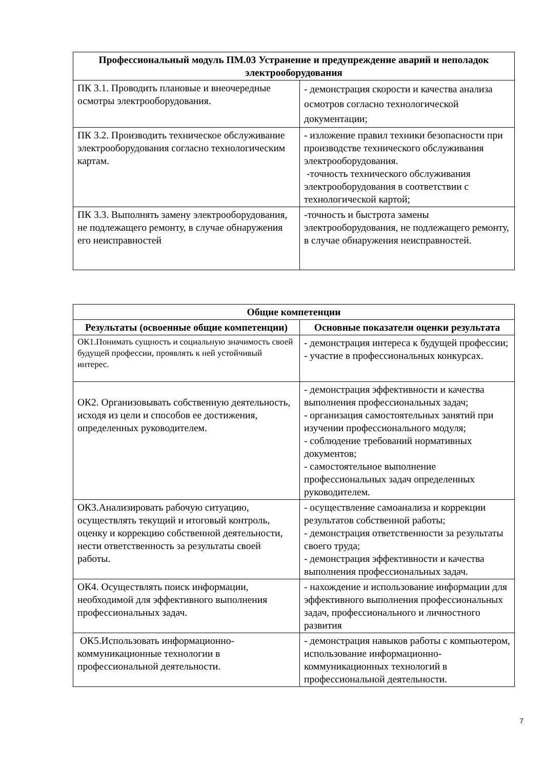| Профессиональный модуль ПМ.03 Устранение и предупреждение аварий и неполадок электрооборудования | |
| --- | --- |
| ПК 3.1. Проводить плановые и внеочередные осмотры электрооборудования. | - демонстрация скорости и качества анализа осмотров согласно технологической документации; |
| ПК 3.2. Производить техническое обслуживание электрооборудования согласно технологическим картам. | - изложение правил техники безопасности при производстве технического обслуживания электрооборудования. -точность технического обслуживания электрооборудования в соответствии с технологической картой; |
| ПК 3.3. Выполнять замену электрооборудования, не подлежащего ремонту, в случае обнаружения его неисправностей | -точность и быстрота замены электрооборудования, не подлежащего ремонту, в случае обнаружения неисправностей. |
| Общие компетенции | |
| --- | --- |
| Результаты (освоенные общие компетенции) | Основные показатели оценки результата |
| ОК1.Понимать сущность и социальную значимость своей будущей профессии, проявлять к ней устойчивый интерес. | - демонстрация интереса к будущей профессии; - участие в профессиональных конкурсах. |
| ОК2. Организовывать собственную деятельность, исходя из цели и способов ее достижения, определенных руководителем. | - демонстрация эффективности и качества выполнения профессиональных задач; - организация самостоятельных занятий при изучении профессионального модуля; - соблюдение требований нормативных документов; - самостоятельное выполнение профессиональных задач определенных руководителем. |
| ОК3.Анализировать рабочую ситуацию, осуществлять текущий и итоговый контроль, оценку и коррекцию собственной деятельности, нести ответственность за результаты своей работы. | - осуществление самоанализа и коррекции результатов собственной работы; - демонстрация ответственности за результаты своего труда; - демонстрация эффективности и качества выполнения профессиональных задач. |
| ОК4. Осуществлять поиск информации, необходимой для эффективного выполнения профессиональных задач. | - нахождение и использование информации для эффективного выполнения профессиональных задач, профессионального и личностного развития |
| ОК5.Использовать информационно-коммуникационные технологии в профессиональной деятельности. | - демонстрация навыков работы с компьютером, использование информационно-коммуникационных технологий в профессиональной деятельности. |
7